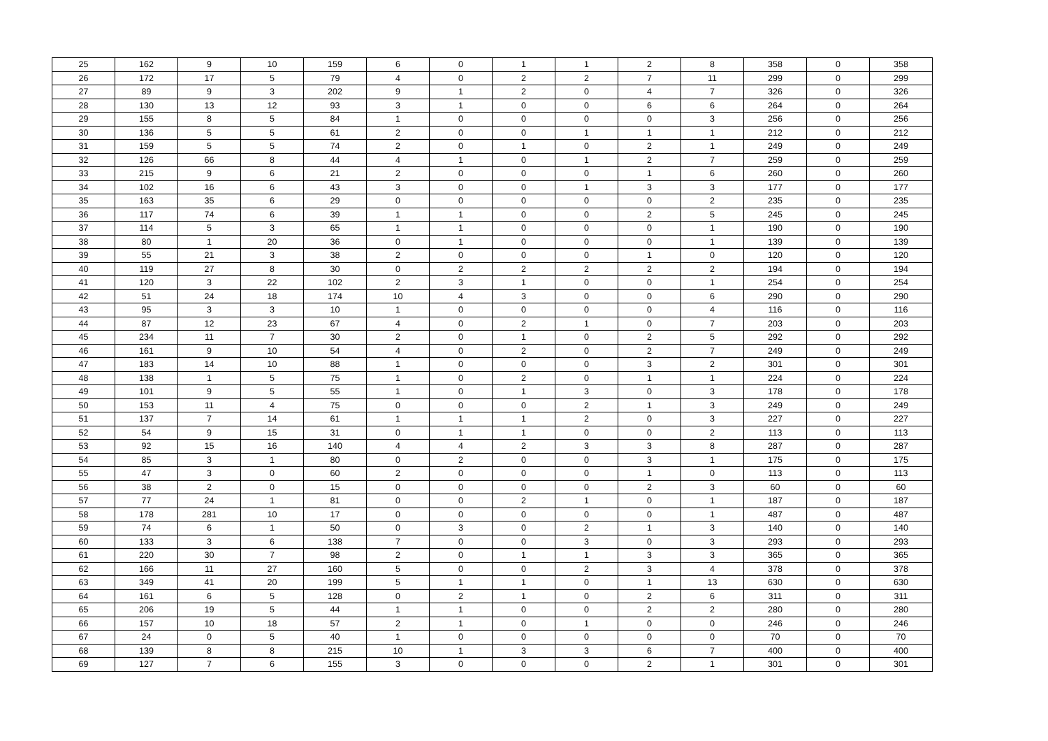| 25 | 162 | 9 | 10 | 159 | 6 | 0 | 1 | 1 | 2 | 8 | 358 | 0 | 358 |
| 26 | 172 | 17 | 5 | 79 | 4 | 0 | 2 | 2 | 7 | 11 | 299 | 0 | 299 |
| 27 | 89 | 9 | 3 | 202 | 9 | 1 | 2 | 0 | 4 | 7 | 326 | 0 | 326 |
| 28 | 130 | 13 | 12 | 93 | 3 | 1 | 0 | 0 | 6 | 6 | 264 | 0 | 264 |
| 29 | 155 | 8 | 5 | 84 | 1 | 0 | 0 | 0 | 0 | 3 | 256 | 0 | 256 |
| 30 | 136 | 5 | 5 | 61 | 2 | 0 | 0 | 1 | 1 | 1 | 212 | 0 | 212 |
| 31 | 159 | 5 | 5 | 74 | 2 | 0 | 1 | 0 | 2 | 1 | 249 | 0 | 249 |
| 32 | 126 | 66 | 8 | 44 | 4 | 1 | 0 | 1 | 2 | 7 | 259 | 0 | 259 |
| 33 | 215 | 9 | 6 | 21 | 2 | 0 | 0 | 0 | 1 | 6 | 260 | 0 | 260 |
| 34 | 102 | 16 | 6 | 43 | 3 | 0 | 0 | 1 | 3 | 3 | 177 | 0 | 177 |
| 35 | 163 | 35 | 6 | 29 | 0 | 0 | 0 | 0 | 0 | 2 | 235 | 0 | 235 |
| 36 | 117 | 74 | 6 | 39 | 1 | 1 | 0 | 0 | 2 | 5 | 245 | 0 | 245 |
| 37 | 114 | 5 | 3 | 65 | 1 | 1 | 0 | 0 | 0 | 1 | 190 | 0 | 190 |
| 38 | 80 | 1 | 20 | 36 | 0 | 1 | 0 | 0 | 0 | 1 | 139 | 0 | 139 |
| 39 | 55 | 21 | 3 | 38 | 2 | 0 | 0 | 0 | 1 | 0 | 120 | 0 | 120 |
| 40 | 119 | 27 | 8 | 30 | 0 | 2 | 2 | 2 | 2 | 2 | 194 | 0 | 194 |
| 41 | 120 | 3 | 22 | 102 | 2 | 3 | 1 | 0 | 0 | 1 | 254 | 0 | 254 |
| 42 | 51 | 24 | 18 | 174 | 10 | 4 | 3 | 0 | 0 | 6 | 290 | 0 | 290 |
| 43 | 95 | 3 | 3 | 10 | 1 | 0 | 0 | 0 | 0 | 4 | 116 | 0 | 116 |
| 44 | 87 | 12 | 23 | 67 | 4 | 0 | 2 | 1 | 0 | 7 | 203 | 0 | 203 |
| 45 | 234 | 11 | 7 | 30 | 2 | 0 | 1 | 0 | 2 | 5 | 292 | 0 | 292 |
| 46 | 161 | 9 | 10 | 54 | 4 | 0 | 2 | 0 | 2 | 7 | 249 | 0 | 249 |
| 47 | 183 | 14 | 10 | 88 | 1 | 0 | 0 | 0 | 3 | 2 | 301 | 0 | 301 |
| 48 | 138 | 1 | 5 | 75 | 1 | 0 | 2 | 0 | 1 | 1 | 224 | 0 | 224 |
| 49 | 101 | 9 | 5 | 55 | 1 | 0 | 1 | 3 | 0 | 3 | 178 | 0 | 178 |
| 50 | 153 | 11 | 4 | 75 | 0 | 0 | 0 | 2 | 1 | 3 | 249 | 0 | 249 |
| 51 | 137 | 7 | 14 | 61 | 1 | 1 | 1 | 2 | 0 | 3 | 227 | 0 | 227 |
| 52 | 54 | 9 | 15 | 31 | 0 | 1 | 1 | 0 | 0 | 2 | 113 | 0 | 113 |
| 53 | 92 | 15 | 16 | 140 | 4 | 4 | 2 | 3 | 3 | 8 | 287 | 0 | 287 |
| 54 | 85 | 3 | 1 | 80 | 0 | 2 | 0 | 0 | 3 | 1 | 175 | 0 | 175 |
| 55 | 47 | 3 | 0 | 60 | 2 | 0 | 0 | 0 | 1 | 0 | 113 | 0 | 113 |
| 56 | 38 | 2 | 0 | 15 | 0 | 0 | 0 | 0 | 2 | 3 | 60 | 0 | 60 |
| 57 | 77 | 24 | 1 | 81 | 0 | 0 | 2 | 1 | 0 | 1 | 187 | 0 | 187 |
| 58 | 178 | 281 | 10 | 17 | 0 | 0 | 0 | 0 | 0 | 1 | 487 | 0 | 487 |
| 59 | 74 | 6 | 1 | 50 | 0 | 3 | 0 | 2 | 1 | 3 | 140 | 0 | 140 |
| 60 | 133 | 3 | 6 | 138 | 7 | 0 | 0 | 3 | 0 | 3 | 293 | 0 | 293 |
| 61 | 220 | 30 | 7 | 98 | 2 | 0 | 1 | 1 | 3 | 3 | 365 | 0 | 365 |
| 62 | 166 | 11 | 27 | 160 | 5 | 0 | 0 | 2 | 3 | 4 | 378 | 0 | 378 |
| 63 | 349 | 41 | 20 | 199 | 5 | 1 | 1 | 0 | 1 | 13 | 630 | 0 | 630 |
| 64 | 161 | 6 | 5 | 128 | 0 | 2 | 1 | 0 | 2 | 6 | 311 | 0 | 311 |
| 65 | 206 | 19 | 5 | 44 | 1 | 1 | 0 | 0 | 2 | 2 | 280 | 0 | 280 |
| 66 | 157 | 10 | 18 | 57 | 2 | 1 | 0 | 1 | 0 | 0 | 246 | 0 | 246 |
| 67 | 24 | 0 | 5 | 40 | 1 | 0 | 0 | 0 | 0 | 0 | 70 | 0 | 70 |
| 68 | 139 | 8 | 8 | 215 | 10 | 1 | 3 | 3 | 6 | 7 | 400 | 0 | 400 |
| 69 | 127 | 7 | 6 | 155 | 3 | 0 | 0 | 0 | 2 | 1 | 301 | 0 | 301 |